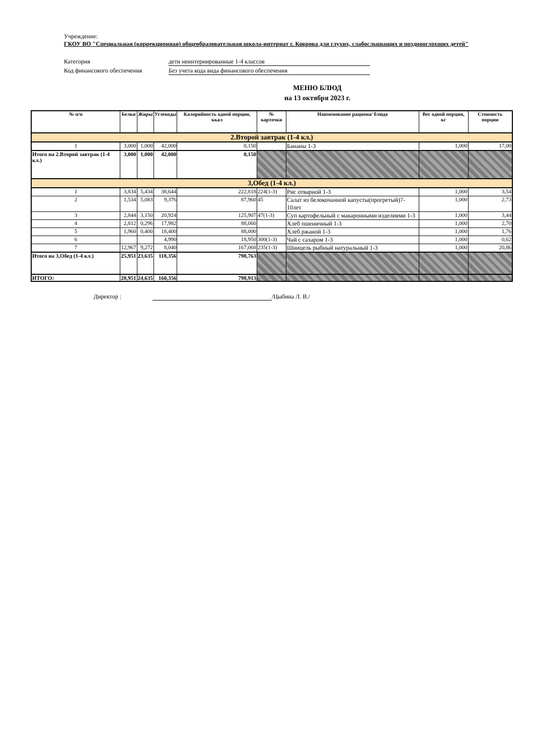Учреждение:
ГКОУ ВО "Специальная (коррекционная) общеобразовательная школа-интернат г. Коврова для глухих, слабослышащих и позднооглохших детей"
Категория дети неинтернированные 1-4 классов
Код финансового обеспечения Без учета кода вида финансового обеспечения
МЕНЮ БЛЮД
на 13 октября 2023 г.
| № п/п | Белки | Жиры | Углеводы | Калорийность одной порции, ккал | № карточки | Наименование рациона/ блюда | Вес одной порции, кг | Стоимость порции |
| --- | --- | --- | --- | --- | --- | --- | --- | --- |
| 2.Второй завтрак (1-4 кл.) | | | | | | | | |
| 1 | 3,000 | 1,000 | 42,000 | 0,150 | | Бананы 1-3 | 1,000 | 17,00 |
| Итого на 2.Второй завтрак (1-4 кл.) | 3,000 | 1,000 | 42,000 | 0,150 | | | | |
| 3,Обед (1-4 кл.) | | | | | | | | |
| 1 | 3,834 | 5,434 | 38,644 | 222,818 | 224(1-3) | Рис отварной 1-3 | 1,000 | 3,54 |
| 2 | 1,534 | 5,083 | 9,376 | 87,960 | 45 | Салат из белокочанной капусты(прогретый)7-10лет | 1,000 | 2,73 |
| 3 | 2,844 | 3,150 | 20,924 | 125,907 | 47(1-3) | Суп картофельный с макаронными изделиями 1-3 | 1,000 | 3,44 |
| 4 | 2,812 | 0,296 | 17,982 | 88,060 | | Хлеб пшеничный 1-3 | 1,000 | 2,70 |
| 5 | 1,960 | 0,400 | 18,400 | 88,000 | | Хлеб ржаной 1-3 | 1,000 | 1,76 |
| 6 | | | 4,990 | 18,950 | 300(1-3) | Чай с сахаром 1-3 | 1,000 | 0,62 |
| 7 | 12,967 | 9,272 | 8,040 | 167,068 | 235(1-3) | Шницель рыбный натуральный 1-3 | 1,000 | 20,86 |
| Итого на 3,Обед (1-4 кл.) | 25,951 | 23,635 | 118,356 | 798,763 | | | | |
| ИТОГО: | 28,951 | 24,635 | 160,356 | 798,913 | | | | |
Директор : /Цыбина Л. В./